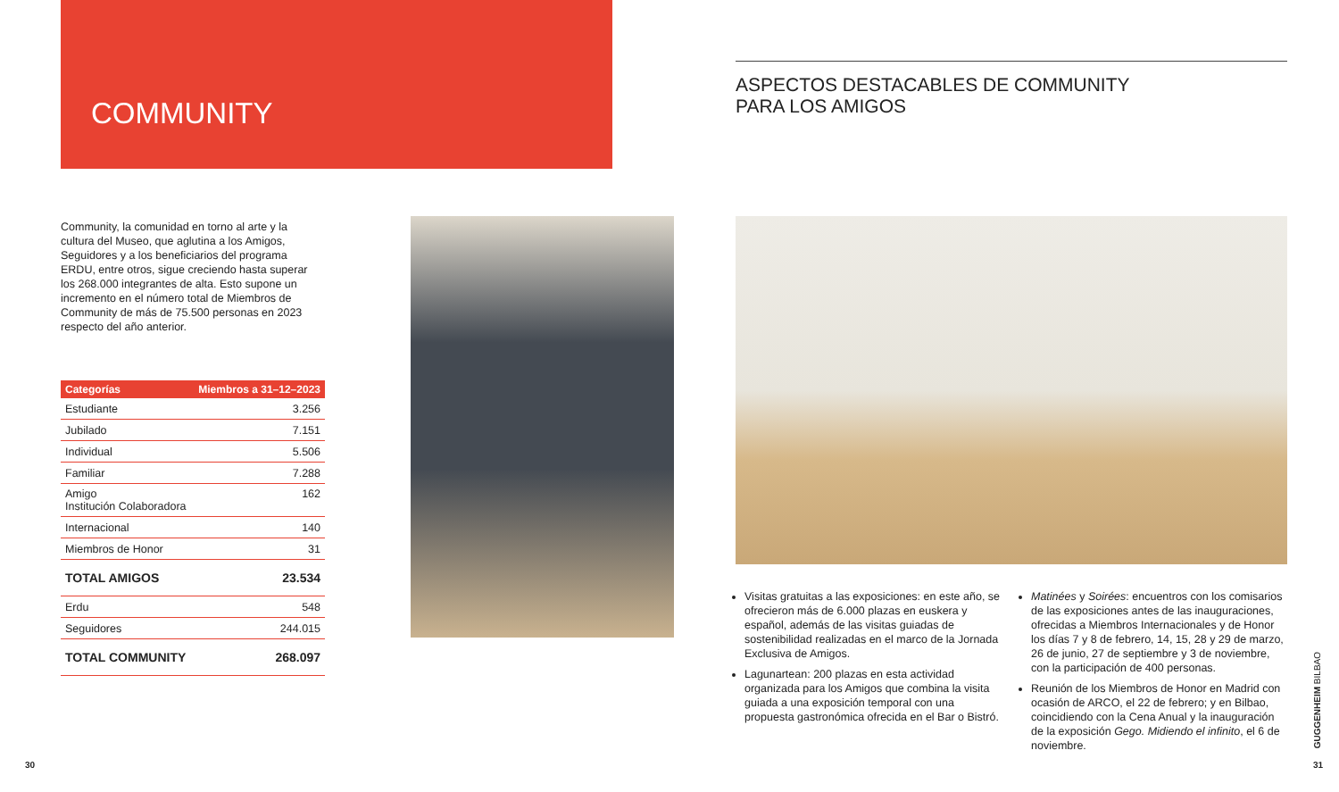COMMUNITY
Community, la comunidad en torno al arte y la cultura del Museo, que aglutina a los Amigos, Seguidores y a los beneficiarios del programa ERDU, entre otros, sigue creciendo hasta superar los 268.000 integrantes de alta. Esto supone un incremento en el número total de Miembros de Community de más de 75.500 personas en 2023 respecto del año anterior.
| Categorías | Miembros a 31–12–2023 |
| --- | --- |
| Estudiante | 3.256 |
| Jubilado | 7.151 |
| Individual | 5.506 |
| Familiar | 7.288 |
| Amigo Institución Colaboradora | 162 |
| Internacional | 140 |
| Miembros de Honor | 31 |
| TOTAL AMIGOS | 23.534 |
| Erdu | 548 |
| Seguidores | 244.015 |
| TOTAL COMMUNITY | 268.097 |
ASPECTOS DESTACABLES DE COMMUNITY
PARA LOS AMIGOS
Visitas gratuitas a las exposiciones: en este año, se ofrecieron más de 6.000 plazas en euskera y español, además de las visitas guiadas de sostenibilidad realizadas en el marco de la Jornada Exclusiva de Amigos.
Lagunartean: 200 plazas en esta actividad organizada para los Amigos que combina la visita guiada a una exposición temporal con una propuesta gastronómica ofrecida en el Bar o Bistró.
Matinées y Soirées: encuentros con los comisarios de las exposiciones antes de las inauguraciones, ofrecidas a Miembros Internacionales y de Honor los días 7 y 8 de febrero, 14, 15, 28 y 29 de marzo, 26 de junio, 27 de septiembre y 3 de noviembre, con la participación de 400 personas.
Reunión de los Miembros de Honor en Madrid con ocasión de ARCO, el 22 de febrero; y en Bilbao, coincidiendo con la Cena Anual y la inauguración de la exposición Gego. Midiendo el infinito, el 6 de noviembre.
30
GUGGENHEIM BILBAO
31